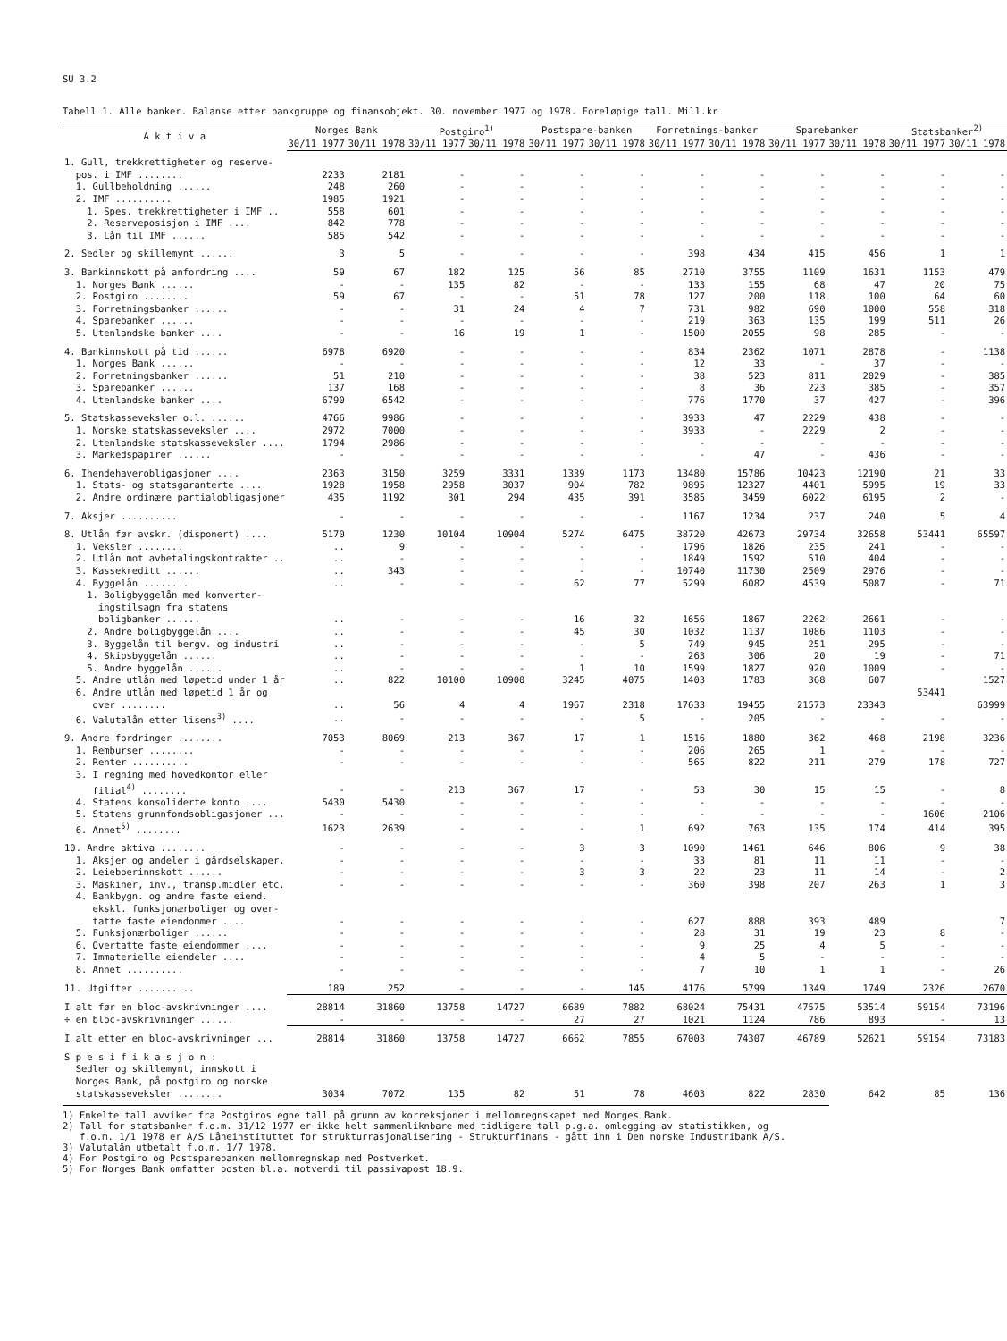SU 3.2
Tabell 1. Alle banker. Balanse etter bankgruppe og finansobjekt. 30. november 1977 og 1978. Foreløpige tall. Mill.kr
| A k t i v a | Norges Bank | | Postgiro<sup>1)</sup> | | Postspare-banken | | Forretnings-banker | | Sparebanker | | Statsbanker<sup>2)</sup> | |
| --- | --- | --- | --- | --- | --- | --- | --- | --- | --- | --- | --- | --- |
| | 30/11 1977 | 30/11 1978 | 30/11 1977 | 30/11 1978 | 30/11 1977 | 30/11 1978 | 30/11 1977 | 30/11 1978 | 30/11 1977 | 30/11 1978 | 30/11 1977 | 30/11 1978 |
| 1. Gull, trekkrettigheter og reserve- | | | | | | | | | | | | |
| pos. i IMF ........ | 2233 | 2181 | - | - | - | - | - | - | - | - | - | - |
| 1. Gullbeholdning ...... | 248 | 260 | - | - | - | - | - | - | - | - | - | - |
| 2. IMF .......... | 1985 | 1921 | - | - | - | - | - | - | - | - | - | - |
| 1. Spes. trekkrettigheter i IMF .. | 558 | 601 | - | - | - | - | - | - | - | - | - | - |
| 2. Reserveposisjon i IMF .... | 842 | 778 | - | - | - | - | - | - | - | - | - | - |
| 3. Lån til IMF ...... | 585 | 542 | - | - | - | - | - | - | - | - | - | - |
| 2. Sedler og skillemynt ...... | 3 | 5 | - | - | - | - | 398 | 434 | 415 | 456 | 1 | 1 |
| 3. Bankinnskott på anfordring .... | 59 | 67 | 182 | 125 | 56 | 85 | 2710 | 3755 | 1109 | 1631 | 1153 | 479 |
| 1. Norges Bank ...... | - | - | 135 | 82 | - | - | 133 | 155 | 68 | 47 | 20 | 75 |
| 2. Postgiro ........ | 59 | 67 | - | - | 51 | 78 | 127 | 200 | 118 | 100 | 64 | 60 |
| 3. Forretningsbanker ...... | - | - | 31 | 24 | 4 | 7 | 731 | 982 | 690 | 1000 | 558 | 318 |
| 4. Sparebanker ...... | - | - | - | - | - | - | 219 | 363 | 135 | 199 | 511 | 26 |
| 5. Utenlandske banker .... | - | - | 16 | 19 | 1 | - | 1500 | 2055 | 98 | 285 | - | - |
| 4. Bankinnskott på tid ...... | 6978 | 6920 | - | - | - | - | 834 | 2362 | 1071 | 2878 | - | 1138 |
| 1. Norges Bank ...... | - | - | - | - | - | - | 12 | 33 | - | 37 | - | - |
| 2. Forretningsbanker ...... | 51 | 210 | - | - | - | - | 38 | 523 | 811 | 2029 | - | 385 |
| 3. Sparebanker ...... | 137 | 168 | - | - | - | - | 8 | 36 | 223 | 385 | - | 357 |
| 4. Utenlandske banker .... | 6790 | 6542 | - | - | - | - | 776 | 1770 | 37 | 427 | - | 396 |
| 5. Statskasseveksler o.l. ...... | 4766 | 9986 | - | - | - | - | 3933 | 47 | 2229 | 438 | - | - |
| 1. Norske statskasseveksler .... | 2972 | 7000 | - | - | - | - | 3933 | - | 2229 | 2 | - | - |
| 2. Utenlandske statskasseveksler .... | 1794 | 2986 | - | - | - | - | - | - | - | - | - | - |
| 3. Markedspapirer ...... | - | - | - | - | - | - | - | 47 | - | 436 | - | - |
| 6. Ihendehaverobligasjoner .... | 2363 | 3150 | 3259 | 3331 | 1339 | 1173 | 13480 | 15786 | 10423 | 12190 | 21 | 33 |
| 1. Stats- og statsgaranterte .... | 1928 | 1958 | 2958 | 3037 | 904 | 782 | 9895 | 12327 | 4401 | 5995 | 19 | 33 |
| 2. Andre ordinære partialobligasjoner | 435 | 1192 | 301 | 294 | 435 | 391 | 3585 | 3459 | 6022 | 6195 | 2 | - |
| 7. Aksjer .......... | - | - | - | - | - | - | 1167 | 1234 | 237 | 240 | 5 | 4 |
| 8. Utlån før avskr. (disponert) .... | 5170 | 1230 | 10104 | 10904 | 5274 | 6475 | 38720 | 42673 | 29734 | 32658 | 53441 | 65597 |
| 1. Veksler ........ | .. | 9 | - | - | - | - | 1796 | 1826 | 235 | 241 | - | - |
| 2. Utlån mot avbetalingskontrakter .. | .. | - | - | - | - | - | 1849 | 1592 | 510 | 404 | - | - |
| 3. Kassekreditt ...... | .. | 343 | - | - | - | - | 10740 | 11730 | 2509 | 2976 | - | - |
| 4. Byggelån ........ | .. | - | - | - | 62 | 77 | 5299 | 6082 | 4539 | 5087 | - | 71 |
| 1. Boligbyggelån med konverter- ingstilsagn fra statens boligbanker ...... | .. | - | - | - | 16 | 32 | 1656 | 1867 | 2262 | 2661 | - | - |
| 2. Andre boligbyggelån .... | .. | - | - | - | 45 | 30 | 1032 | 1137 | 1086 | 1103 | - | - |
| 3. Byggelån til bergv. og industri | .. | - | - | - | - | 5 | 749 | 945 | 251 | 295 | - | - |
| 4. Skipsbyggelån ...... | .. | - | - | - | - | - | 263 | 306 | 20 | 19 | - | 71 |
| 5. Andre byggelån ...... | .. | - | - | - | 1 | 10 | 1599 | 1827 | 920 | 1009 | - | - |
| 5. Andre utlån med løpetid under 1 år | .. | 822 | 10100 | 10900 | 3245 | 4075 | 1403 | 1783 | 368 | 607 | 53441 | 1527 |
| 6. Andre utlån med løpetid 1 år og over ........ | .. | 56 | 4 | 4 | 1967 | 2318 | 17633 | 19455 | 21573 | 23343 | | 63999 |
| 6. Valutalån etter lisens<sup>3)</sup> .... | .. | - | - | - | - | 5 | - | 205 | - | - | - | - |
| 9. Andre fordringer ........ | 7053 | 8069 | 213 | 367 | 17 | 1 | 1516 | 1880 | 362 | 468 | 2198 | 3236 |
| 1. Remburser ........ | - | - | - | - | - | - | 206 | 265 | 1 | - | - | - |
| 2. Renter .......... | - | - | - | - | - | - | 565 | 822 | 211 | 279 | 178 | 727 |
| 3. I regning med hovedkontor eller filial<sup>4)</sup> ........ | - | - | 213 | 367 | 17 | - | 53 | 30 | 15 | 15 | - | 8 |
| 4. Statens konsoliderte konto .... | 5430 | 5430 | - | - | - | - | - | - | - | - | - | - |
| 5. Statens grunnfondsobligasjoner ... | - | - | - | - | - | - | - | - | - | - | 1606 | 2106 |
| 6. Annet<sup>5)</sup> ........ | 1623 | 2639 | - | - | - | 1 | 692 | 763 | 135 | 174 | 414 | 395 |
| 10. Andre aktiva ........ | - | - | - | - | 3 | 3 | 1090 | 1461 | 646 | 806 | 9 | 38 |
| 1. Aksjer og andeler i gårdselskaper. | - | - | - | - | - | - | 33 | 81 | 11 | 11 | - | - |
| 2. Leieboerinnskott ...... | - | - | - | - | 3 | 3 | 22 | 23 | 11 | 14 | - | 2 |
| 3. Maskiner, inv., transp.midler etc. | - | - | - | - | - | - | 360 | 398 | 207 | 263 | 1 | 3 |
| 4. Bankbygn. og andre faste eiend. ekskl. funksjonærboliger og over- tatte faste eiendommer .... | - | - | - | - | - | - | 627 | 888 | 393 | 489 | 8 | 7 |
| 5. Funksjonærboliger ...... | - | - | - | - | - | - | 28 | 31 | 19 | 23 | | - |
| 6. Overtatte faste eiendommer .... | - | - | - | - | - | - | 9 | 25 | 4 | 5 | - | - |
| 7. Immaterielle eiendeler .... | - | - | - | - | - | - | 4 | 5 | - | - | - | - |
| 8. Annet .......... | - | - | - | - | - | - | 7 | 10 | 1 | 1 | - | 26 |
| 11. Utgifter .......... | 189 | 252 | - | - | - | 145 | 4176 | 5799 | 1349 | 1749 | 2326 | 2670 |
| I alt før en bloc-avskrivninger .... | 28814 | 31860 | 13758 | 14727 | 6689 | 7882 | 68024 | 75431 | 47575 | 53514 | 59154 | 73196 |
| ÷ en bloc-avskrivninger ...... | - | - | - | - | 27 | 27 | 1021 | 1124 | 786 | 893 | - | 13 |
| I alt etter en bloc-avskrivninger ... | 28814 | 31860 | 13758 | 14727 | 6662 | 7855 | 67003 | 74307 | 46789 | 52621 | 59154 | 73183 |
| S p e s i f i k a s j o n : Sedler og skillemynt, innskott i Norges Bank, på postgiro og norske statskasseveksler ........ | 3034 | 7072 | 135 | 82 | 51 | 78 | 4603 | 822 | 2830 | 642 | 85 | 136 |
1) Enkelte tall avviker fra Postgiros egne tall på grunn av korreksjoner i mellomregnskapet med Norges Bank.
2) Tall for statsbanker f.o.m. 31/12 1977 er ikke helt sammenliknbare med tidligere tall p.g.a. omlegging av statistikken, og
f.o.m. 1/1 1978 er A/S Låneinstituttet for strukturrasjonalisering - Strukturfinans - gått inn i Den norske Industribank A/S.
3) Valutalån utbetalt f.o.m. 1/7 1978.
4) For Postgiro og Postsparebanken mellomregnskap med Postverket.
5) For Norges Bank omfatter posten bl.a. motverdi til passivapost 18.9.